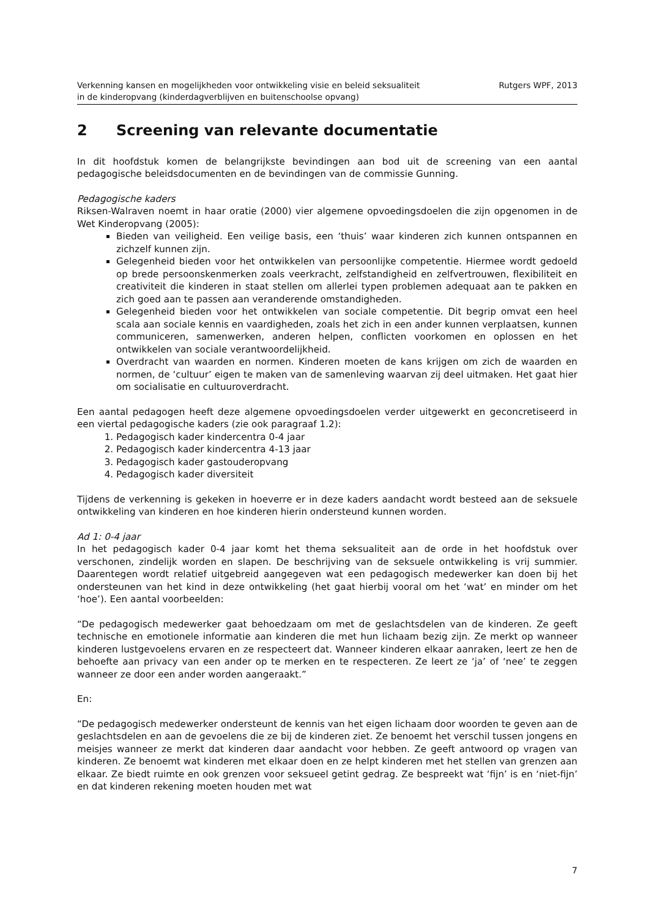Verkenning kansen en mogelijkheden voor ontwikkeling visie en beleid seksualiteit
in de kinderopvang (kinderdagverblijven en buitenschoolse opvang)
Rutgers WPF, 2013
2 Screening van relevante documentatie
In dit hoofdstuk komen de belangrijkste bevindingen aan bod uit de screening van een aantal pedagogische beleidsdocumenten en de bevindingen van de commissie Gunning.
Pedagogische kaders
Riksen-Walraven noemt in haar oratie (2000) vier algemene opvoedingsdoelen die zijn opgenomen in de Wet Kinderopvang (2005):
Bieden van veiligheid. Een veilige basis, een ‘thuis’ waar kinderen zich kunnen ontspannen en zichzelf kunnen zijn.
Gelegenheid bieden voor het ontwikkelen van persoonlijke competentie. Hiermee wordt gedoeld op brede persoonskenmerken zoals veerkracht, zelfstandigheid en zelfvertrouwen, flexibiliteit en creativiteit die kinderen in staat stellen om allerlei typen problemen adequaat aan te pakken en zich goed aan te passen aan veranderende omstandigheden.
Gelegenheid bieden voor het ontwikkelen van sociale competentie. Dit begrip omvat een heel scala aan sociale kennis en vaardigheden, zoals het zich in een ander kunnen verplaatsen, kunnen communiceren, samenwerken, anderen helpen, conflicten voorkomen en oplossen en het ontwikkelen van sociale verantwoordelijkheid.
Overdracht van waarden en normen. Kinderen moeten de kans krijgen om zich de waarden en normen, de ‘cultuur’ eigen te maken van de samenleving waarvan zij deel uitmaken. Het gaat hier om socialisatie en cultuuroverdracht.
Een aantal pedagogen heeft deze algemene opvoedingsdoelen verder uitgewerkt en geconcretiseerd in een viertal pedagogische kaders (zie ook paragraaf 1.2):
1. Pedagogisch kader kindercentra 0-4 jaar
2. Pedagogisch kader kindercentra 4-13 jaar
3. Pedagogisch kader gastouderopvang
4. Pedagogisch kader diversiteit
Tijdens de verkenning is gekeken in hoeverre er in deze kaders aandacht wordt besteed aan de seksuele ontwikkeling van kinderen en hoe kinderen hierin ondersteund kunnen worden.
Ad 1: 0-4 jaar
In het pedagogisch kader 0-4 jaar komt het thema seksualiteit aan de orde in het hoofdstuk over verschonen, zindelijk worden en slapen. De beschrijving van de seksuele ontwikkeling is vrij summier. Daarentegen wordt relatief uitgebreid aangegeven wat een pedagogisch medewerker kan doen bij het ondersteunen van het kind in deze ontwikkeling (het gaat hierbij vooral om het ‘wat’ en minder om het ‘hoe’). Een aantal voorbeelden:
“De pedagogisch medewerker gaat behoedzaam om met de geslachtsdelen van de kinderen. Ze geeft technische en emotionele informatie aan kinderen die met hun lichaam bezig zijn. Ze merkt op wanneer kinderen lustgevoelens ervaren en ze respecteert dat. Wanneer kinderen elkaar aanraken, leert ze hen de behoefte aan privacy van een ander op te merken en te respecteren. Ze leert ze ‘ja’ of ‘nee’ te zeggen wanneer ze door een ander worden aangeraakt.”
En:
“De pedagogisch medewerker ondersteunt de kennis van het eigen lichaam door woorden te geven aan de geslachtsdelen en aan de gevoelens die ze bij de kinderen ziet. Ze benoemt het verschil tussen jongens en meisjes wanneer ze merkt dat kinderen daar aandacht voor hebben. Ze geeft antwoord op vragen van kinderen. Ze benoemt wat kinderen met elkaar doen en ze helpt kinderen met het stellen van grenzen aan elkaar. Ze biedt ruimte en ook grenzen voor seksueel getint gedrag. Ze bespreekt wat ‘fijn’ is en ‘niet-fijn’ en dat kinderen rekening moeten houden met wat
7